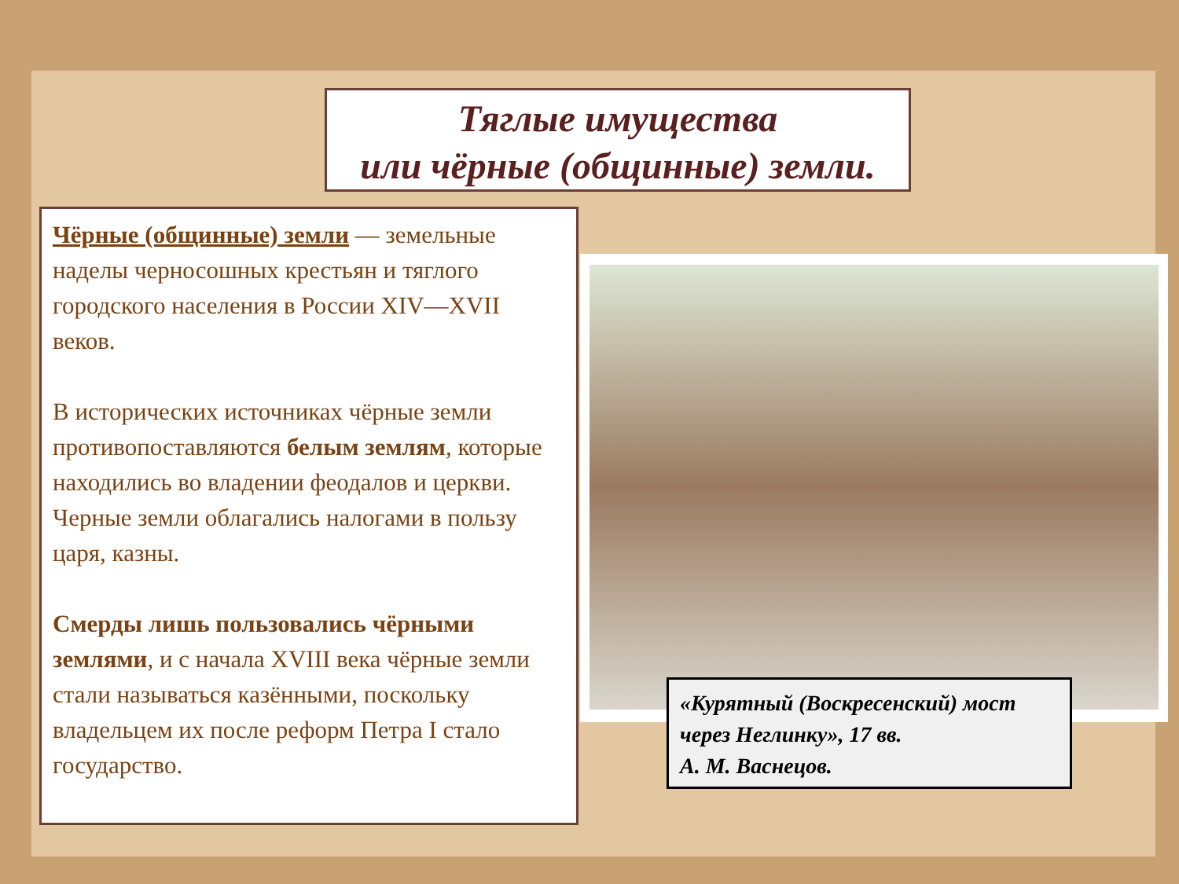Тяглые имущества
или чёрные (общинные) земли.
Чёрные (общинные) земли — земельные наделы черносошных крестьян и тяглого городского населения в России XIV—XVII веков.
В исторических источниках чёрные земли противопоставляются белым землям, которые находились во владении феодалов и церкви. Черные земли облагались налогами в пользу царя, казны.
Смерды лишь пользовались чёрными землями, и с начала XVIII века чёрные земли стали называться казёнными, поскольку владельцем их после реформ Петра I стало государство.
«Курятный (Воскресенский) мост через Неглинку», 17 вв.
А. М. Васнецов.